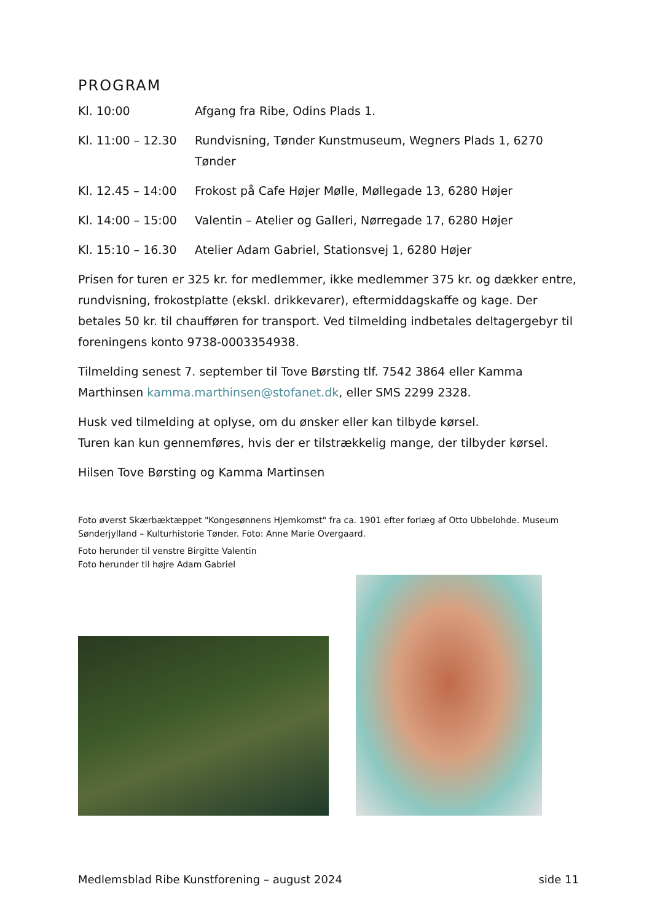PROGRAM
Kl. 10:00 Afgang fra Ribe, Odins Plads 1.
Kl. 11:00 – 12.30 Rundvisning, Tønder Kunstmuseum, Wegners Plads 1, 6270 Tønder
Kl. 12.45 – 14:00 Frokost på Cafe Højer Mølle, Møllegade 13, 6280 Højer
Kl. 14:00 – 15:00 Valentin – Atelier og Galleri, Nørregade 17, 6280 Højer
Kl. 15:10 – 16.30 Atelier Adam Gabriel, Stationsvej 1, 6280 Højer
Prisen for turen er 325 kr. for medlemmer, ikke medlemmer 375 kr. og dækker entre, rundvisning, frokostplatte (ekskl. drikkevarer), eftermiddagskaffe og kage. Der betales 50 kr. til chaufføren for transport. Ved tilmelding indbetales deltagergebyr til foreningens konto 9738-0003354938.
Tilmelding senest 7. september til Tove Børsting tlf. 7542 3864 eller Kamma Marthinsen kamma.marthinsen@stofanet.dk, eller SMS 2299 2328.
Husk ved tilmelding at oplyse, om du ønsker eller kan tilbyde kørsel.
Turen kan kun gennemføres, hvis der er tilstrækkelig mange, der tilbyder kørsel.
Hilsen Tove Børsting og Kamma Martinsen
Foto øverst Skærbæktæppet "Kongesønnens Hjemkomst" fra ca. 1901 efter forlæg af Otto Ubbelohde. Museum Sønderjylland – Kulturhistorie Tønder. Foto: Anne Marie Overgaard.
Foto herunder til venstre Birgitte Valentin
Foto herunder til højre Adam Gabriel
Medlemsblad Ribe Kunstforening – august 2024 side 11